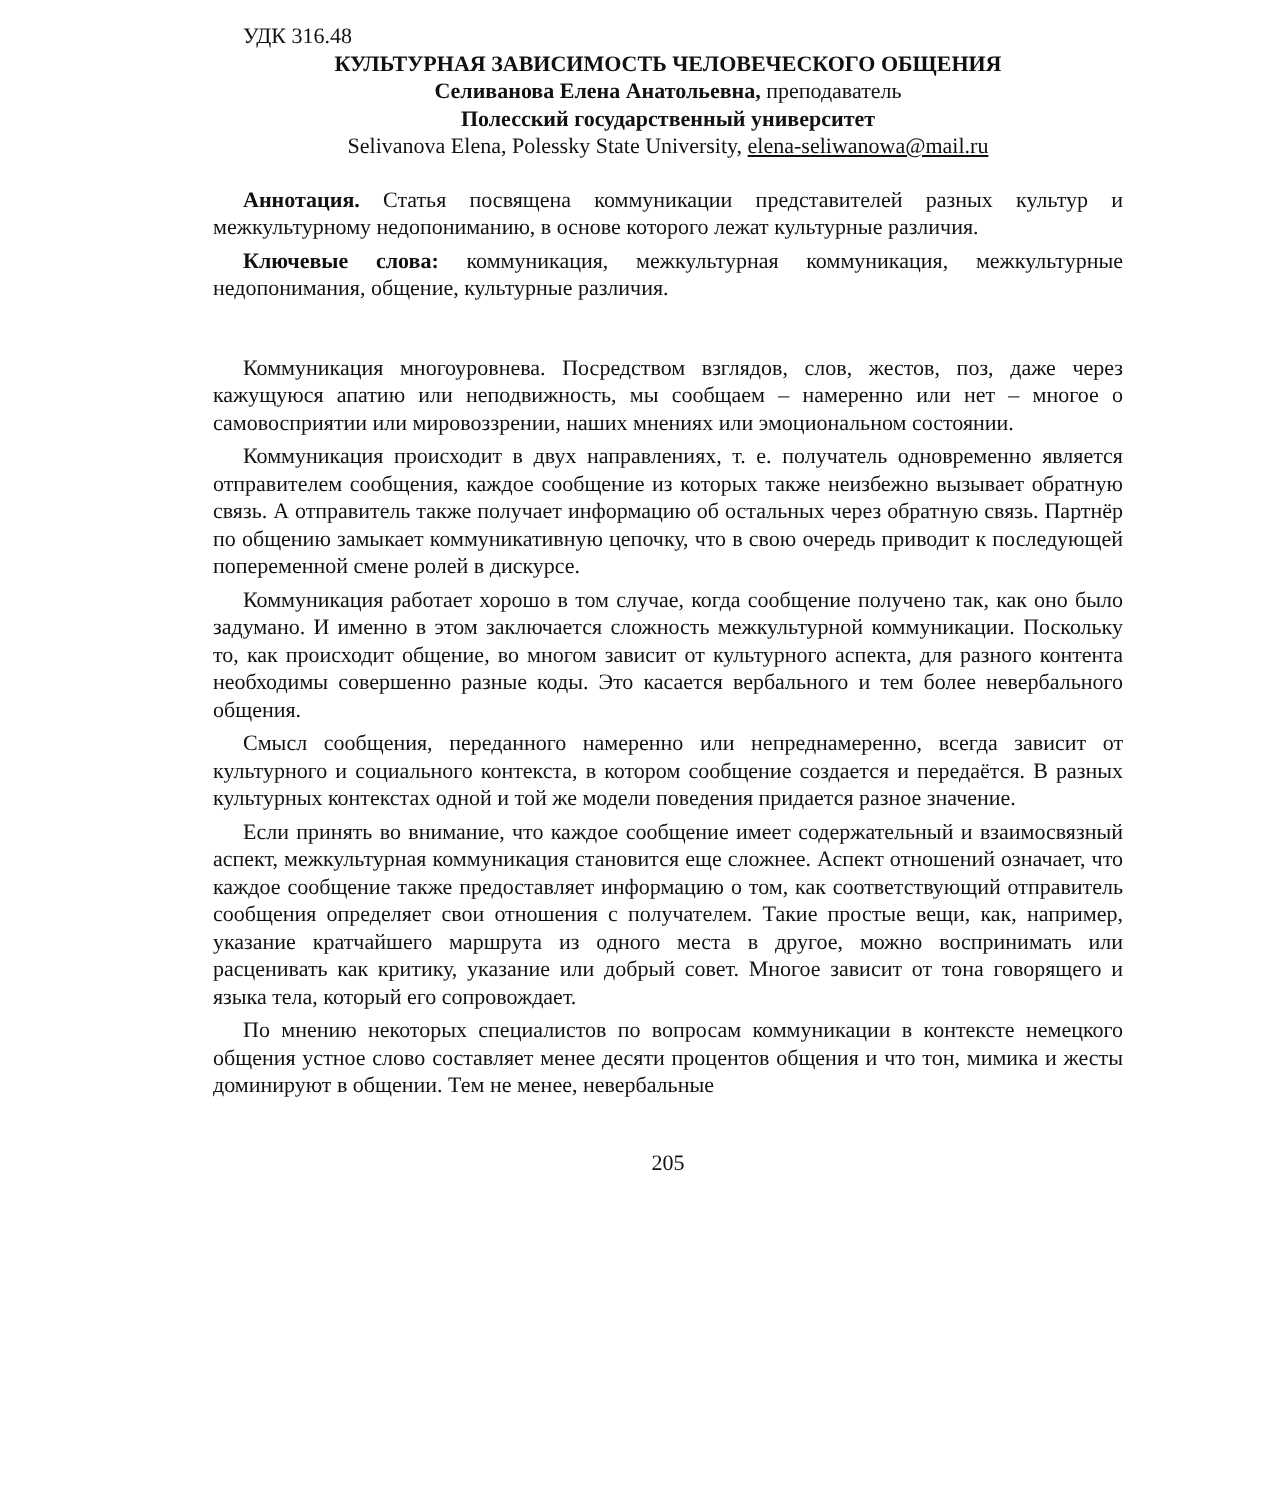УДК 316.48
КУЛЬТУРНАЯ ЗАВИСИМОСТЬ ЧЕЛОВЕЧЕСКОГО ОБЩЕНИЯ
Селиванова Елена Анатольевна, преподаватель
Полесский государственный университет
Selivanova Elena, Polessky State University, elena-seliwanowa@mail.ru
Аннотация. Статья посвящена коммуникации представителей разных культур и межкультурному недопониманию, в основе которого лежат культурные различия.
Ключевые слова: коммуникация, межкультурная коммуникация, межкультурные недопонимания, общение, культурные различия.
Коммуникация многоуровнева. Посредством взглядов, слов, жестов, поз, даже через кажущуюся апатию или неподвижность, мы сообщаем – намеренно или нет – многое о самовосприятии или мировоззрении, наших мнениях или эмоциональном состоянии.
Коммуникация происходит в двух направлениях, т. е. получатель одновременно является отправителем сообщения, каждое сообщение из которых также неизбежно вызывает обратную связь. А отправитель также получает информацию об остальных через обратную связь. Партнёр по общению замыкает коммуникативную цепочку, что в свою очередь приводит к последующей попеременной смене ролей в дискурсе.
Коммуникация работает хорошо в том случае, когда сообщение получено так, как оно было задумано. И именно в этом заключается сложность межкультурной коммуникации. Поскольку то, как происходит общение, во многом зависит от культурного аспекта, для разного контента необходимы совершенно разные коды. Это касается вербального и тем более невербального общения.
Смысл сообщения, переданного намеренно или непреднамеренно, всегда зависит от культурного и социального контекста, в котором сообщение создается и передаётся. В разных культурных контекстах одной и той же модели поведения придается разное значение.
Если принять во внимание, что каждое сообщение имеет содержательный и взаимосвязный аспект, межкультурная коммуникация становится еще сложнее. Аспект отношений означает, что каждое сообщение также предоставляет информацию о том, как соответствующий отправитель сообщения определяет свои отношения с получателем. Такие простые вещи, как, например, указание кратчайшего маршрута из одного места в другое, можно воспринимать или расценивать как критику, указание или добрый совет. Многое зависит от тона говорящего и языка тела, который его сопровождает.
По мнению некоторых специалистов по вопросам коммуникации в контексте немецкого общения устное слово составляет менее десяти процентов общения и что тон, мимика и жесты доминируют в общении. Тем не менее, невербальные
205